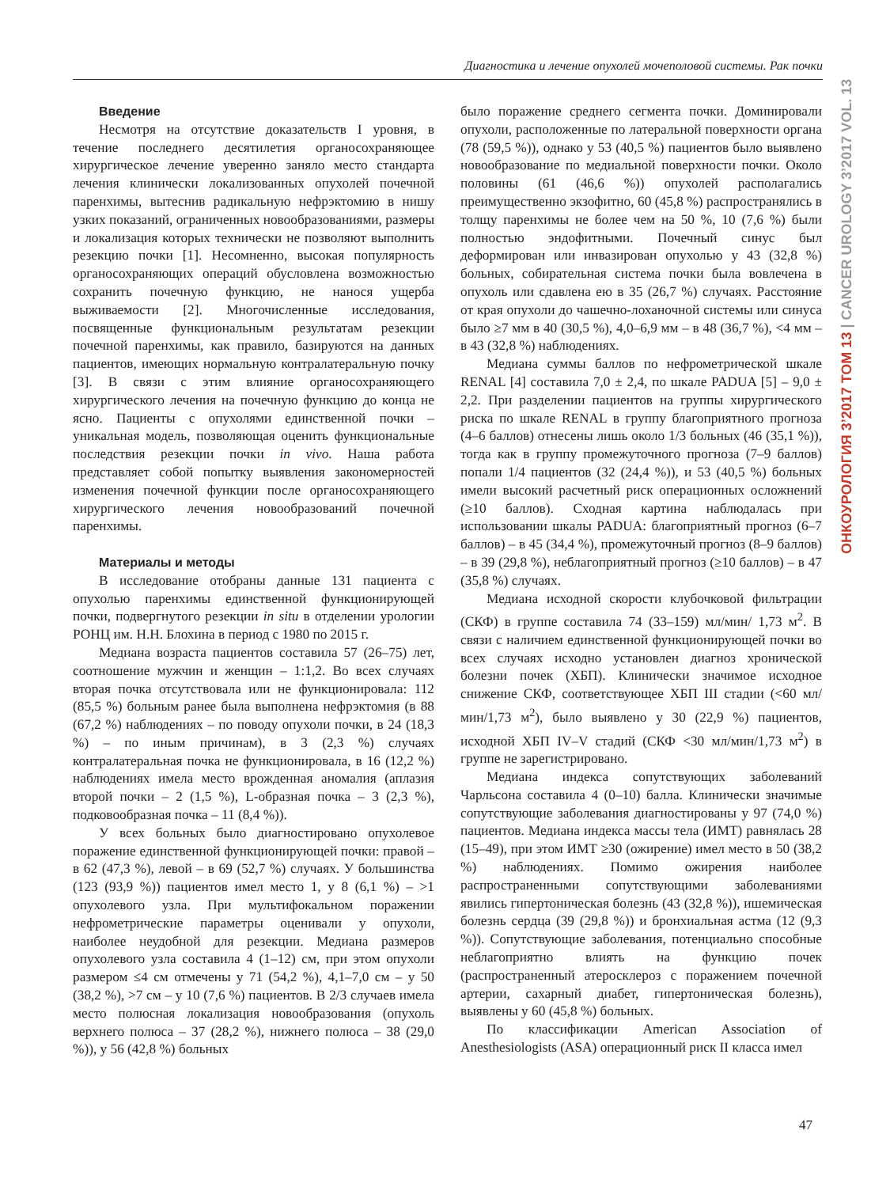Диагностика и лечение опухолей мочеполовой системы. Рак почки
Введение
Несмотря на отсутствие доказательств I уровня, в течение последнего десятилетия органосохраняющее хирургическое лечение уверенно заняло место стандарта лечения клинически локализованных опухолей почечной паренхимы, вытеснив радикальную нефрэктомию в нишу узких показаний, ограниченных новообразованиями, размеры и локализация которых технически не позволяют выполнить резекцию почки [1]. Несомненно, высокая популярность органосохраняющих операций обусловлена возможностью сохранить почечную функцию, не нанося ущерба выживаемости [2]. Многочисленные исследования, посвященные функциональным результатам резекции почечной паренхимы, как правило, базируются на данных пациентов, имеющих нормальную контралатеральную почку [3]. В связи с этим влияние органосохраняющего хирургического лечения на почечную функцию до конца не ясно. Пациенты с опухолями единственной почки – уникальная модель, позволяющая оценить функциональные последствия резекции почки in vivo. Наша работа представляет собой попытку выявления закономерностей изменения почечной функции после органосохраняющего хирургического лечения новообразований почечной паренхимы.
Материалы и методы
В исследование отобраны данные 131 пациента с опухолью паренхимы единственной функционирующей почки, подвергнутого резекции in situ в отделении урологии РОНЦ им. Н.Н. Блохина в период с 1980 по 2015 г.
Медиана возраста пациентов составила 57 (26–75) лет, соотношение мужчин и женщин – 1:1,2. Во всех случаях вторая почка отсутствовала или не функционировала: 112 (85,5 %) больным ранее была выполнена нефрэктомия (в 88 (67,2 %) наблюдениях – по поводу опухоли почки, в 24 (18,3 %) – по иным причинам), в 3 (2,3 %) случаях контралатеральная почка не функционировала, в 16 (12,2 %) наблюдениях имела место врожденная аномалия (аплазия второй почки – 2 (1,5 %), L-образная почка – 3 (2,3 %), подковообразная почка – 11 (8,4 %)).
У всех больных было диагностировано опухолевое поражение единственной функционирующей почки: правой – в 62 (47,3 %), левой – в 69 (52,7 %) случаях. У большинства (123 (93,9 %)) пациентов имел место 1, у 8 (6,1 %) – >1 опухолевого узла. При мультифокальном поражении нефрометрические параметры оценивали у опухоли, наиболее неудобной для резекции. Медиана размеров опухолевого узла составила 4 (1–12) см, при этом опухоли размером ≤4 см отмечены у 71 (54,2 %), 4,1–7,0 см – у 50 (38,2 %), >7 см – у 10 (7,6 %) пациентов. В 2/3 случаев имела место полюсная локализация новообразования (опухоль верхнего полюса – 37 (28,2 %), нижнего полюса – 38 (29,0 %)), у 56 (42,8 %) больных
было поражение среднего сегмента почки. Доминировали опухоли, расположенные по латеральной поверхности органа (78 (59,5 %)), однако у 53 (40,5 %) пациентов было выявлено новообразование по медиальной поверхности почки. Около половины (61 (46,6 %)) опухолей располагались преимущественно экзофитно, 60 (45,8 %) распространялись в толщу паренхимы не более чем на 50 %, 10 (7,6 %) были полностью эндофитными. Почечный синус был деформирован или инвазирован опухолью у 43 (32,8 %) больных, собирательная система почки была вовлечена в опухоль или сдавлена ею в 35 (26,7 %) случаях. Расстояние от края опухоли до чашечно-лоханочной системы или синуса было ≥7 мм в 40 (30,5 %), 4,0–6,9 мм – в 48 (36,7 %), <4 мм – в 43 (32,8 %) наблюдениях.
Медиана суммы баллов по нефрометрической шкале RENAL [4] составила 7,0 ± 2,4, по шкале PADUA [5] – 9,0 ± 2,2. При разделении пациентов на группы хирургического риска по шкале RENAL в группу благоприятного прогноза (4–6 баллов) отнесены лишь около 1/3 больных (46 (35,1 %)), тогда как в группу промежуточного прогноза (7–9 баллов) попали 1/4 пациентов (32 (24,4 %)), и 53 (40,5 %) больных имели высокий расчетный риск операционных осложнений (≥10 баллов). Сходная картина наблюдалась при использовании шкалы PADUA: благоприятный прогноз (6–7 баллов) – в 45 (34,4 %), промежуточный прогноз (8–9 баллов) – в 39 (29,8 %), неблагоприятный прогноз (≥10 баллов) – в 47 (35,8 %) случаях.
Медиана исходной скорости клубочковой фильтрации (СКФ) в группе составила 74 (33–159) мл/мин/ 1,73 м<sup>2</sup>. В связи с наличием единственной функционирующей почки во всех случаях исходно установлен диагноз хронической болезни почек (ХБП). Клинически значимое исходное снижение СКФ, соответствующее ХБП III стадии (<60 мл/мин/1,73 м<sup>2</sup>), было выявлено у 30 (22,9 %) пациентов, исходной ХБП IV–V стадий (СКФ <30 мл/мин/1,73 м<sup>2</sup>) в группе не зарегистрировано.
Медиана индекса сопутствующих заболеваний Чарльсона составила 4 (0–10) балла. Клинически значимые сопутствующие заболевания диагностированы у 97 (74,0 %) пациентов. Медиана индекса массы тела (ИМТ) равнялась 28 (15–49), при этом ИМТ ≥30 (ожирение) имел место в 50 (38,2 %) наблюдениях. Помимо ожирения наиболее распространенными сопутствующими заболеваниями явились гипертоническая болезнь (43 (32,8 %)), ишемическая болезнь сердца (39 (29,8 %)) и бронхиальная астма (12 (9,3 %)). Сопутствующие заболевания, потенциально способные неблагоприятно влиять на функцию почек (распространенный атеросклероз с поражением почечной артерии, сахарный диабет, гипертоническая болезнь), выявлены у 60 (45,8 %) больных.
По классификации American Association of Anesthesiologists (ASA) операционный риск II класса имел
ОНКОУРОЛОГИЯ 3’2017 ТОМ 13 | CANCER UROLOGY 3’2017 VOL. 13
47